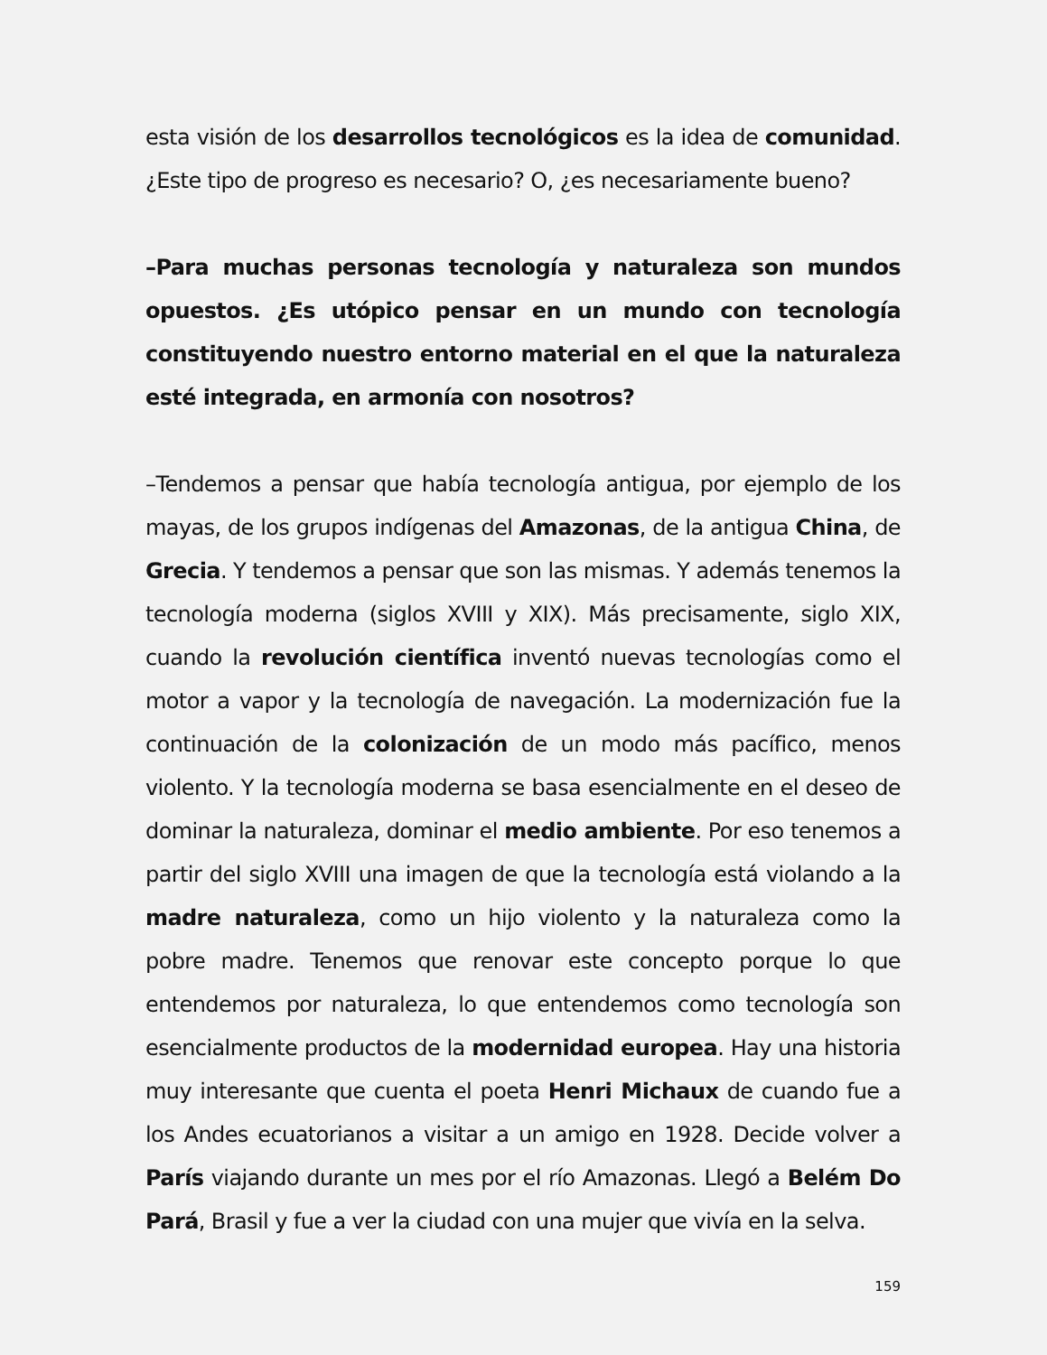esta visión de los desarrollos tecnológicos es la idea de comunidad. ¿Este tipo de progreso es necesario? O, ¿es necesariamente bueno?
–Para muchas personas tecnología y naturaleza son mundos opuestos. ¿Es utópico pensar en un mundo con tecnología constituyendo nuestro entorno material en el que la naturaleza esté integrada, en armonía con nosotros?
–Tendemos a pensar que había tecnología antigua, por ejemplo de los mayas, de los grupos indígenas del Amazonas, de la antigua China, de Grecia. Y tendemos a pensar que son las mismas. Y además tenemos la tecnología moderna (siglos XVIII y XIX). Más precisamente, siglo XIX, cuando la revolución científica inventó nuevas tecnologías como el motor a vapor y la tecnología de navegación. La modernización fue la continuación de la colonización de un modo más pacífico, menos violento. Y la tecnología moderna se basa esencialmente en el deseo de dominar la naturaleza, dominar el medio ambiente. Por eso tenemos a partir del siglo XVIII una imagen de que la tecnología está violando a la madre naturaleza, como un hijo violento y la naturaleza como la pobre madre. Tenemos que renovar este concepto porque lo que entendemos por naturaleza, lo que entendemos como tecnología son esencialmente productos de la modernidad europea. Hay una historia muy interesante que cuenta el poeta Henri Michaux de cuando fue a los Andes ecuatorianos a visitar a un amigo en 1928. Decide volver a París viajando durante un mes por el río Amazonas. Llegó a Belém Do Pará, Brasil y fue a ver la ciudad con una mujer que vivía en la selva.
159